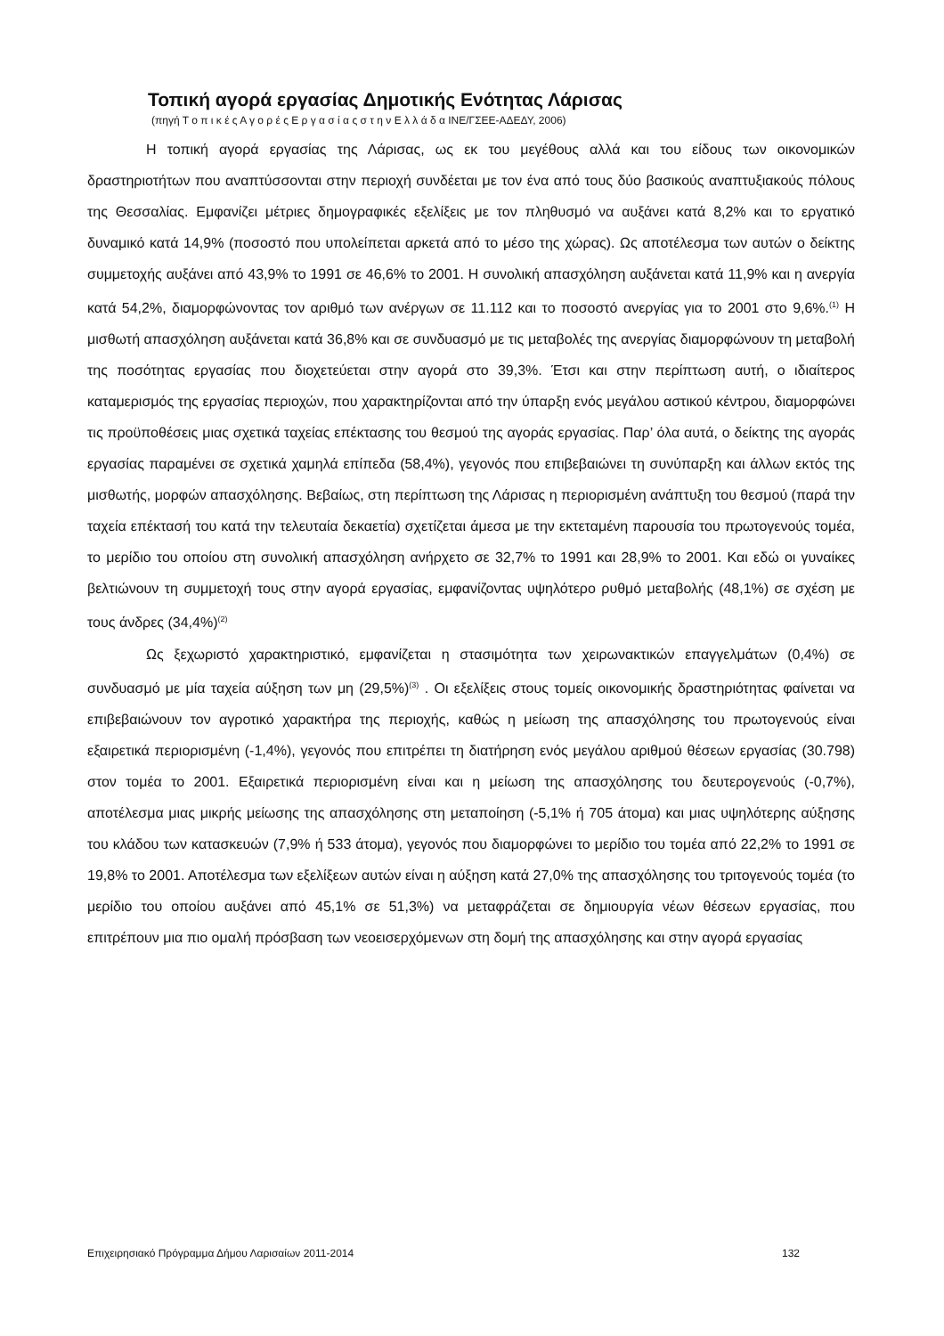Τοπική αγορά εργασίας Δημοτικής Ενότητας Λάρισας
(πηγή Τ ο π ι κ έ ς Α γ ο ρ έ ς Ε ρ γ α σ ί α ς σ τ η ν Ε λ λ ά δ α ΙΝΕ/ΓΣΕΕ-ΑΔΕΔΥ, 2006)
Η τοπική αγορά εργασίας της Λάρισας, ως εκ του μεγέθους αλλά και του είδους των οικονομικών δραστηριοτήτων που αναπτύσσονται στην περιοχή συνδέεται με τον ένα από τους δύο βασικούς αναπτυξιακούς πόλους της Θεσσαλίας. Εμφανίζει μέτριες δημογραφικές εξελίξεις με τον πληθυσμό να αυξάνει κατά 8,2% και το εργατικό δυναμικό κατά 14,9% (ποσοστό που υπολείπεται αρκετά από το μέσο της χώρας). Ως αποτέλεσμα των αυτών ο δείκτης συμμετοχής αυξάνει από 43,9% το 1991 σε 46,6% το 2001. Η συνολική απασχόληση αυξάνεται κατά 11,9% και η ανεργία κατά 54,2%, διαμορφώνοντας τον αριθμό των ανέργων σε 11.112 και το ποσοστό ανεργίας για το 2001 στο 9,6%.<sup>(1)</sup> Η μισθωτή απασχόληση αυξάνεται κατά 36,8% και σε συνδυασμό με τις μεταβολές της ανεργίας διαμορφώνουν τη μεταβολή της ποσότητας εργασίας που διοχετεύεται στην αγορά στο 39,3%. Έτσι και στην περίπτωση αυτή, ο ιδιαίτερος καταμερισμός της εργασίας περιοχών, που χαρακτηρίζονται από την ύπαρξη ενός μεγάλου αστικού κέντρου, διαμορφώνει τις προϋποθέσεις μιας σχετικά ταχείας επέκτασης του θεσμού της αγοράς εργασίας. Παρ’ όλα αυτά, ο δείκτης της αγοράς εργασίας παραμένει σε σχετικά χαμηλά επίπεδα (58,4%), γεγονός που επιβεβαιώνει τη συνύπαρξη και άλλων εκτός της μισθωτής, μορφών απασχόλησης. Βεβαίως, στη περίπτωση της Λάρισας η περιορισμένη ανάπτυξη του θεσμού (παρά την ταχεία επέκτασή του κατά την τελευταία δεκαετία) σχετίζεται άμεσα με την εκτεταμένη παρουσία του πρωτογενούς τομέα, το μερίδιο του οποίου στη συνολική απασχόληση ανήρχετο σε 32,7% το 1991 και 28,9% το 2001. Και εδώ οι γυναίκες βελτιώνουν τη συμμετοχή τους στην αγορά εργασίας, εμφανίζοντας υψηλότερο ρυθμό μεταβολής (48,1%) σε σχέση με τους άνδρες (34,4%)<sup>(2)</sup>
Ως ξεχωριστό χαρακτηριστικό, εμφανίζεται η στασιμότητα των χειρωνακτικών επαγγελμάτων (0,4%) σε συνδυασμό με μία ταχεία αύξηση των μη (29,5%)<sup>(3)</sup> . Οι εξελίξεις στους τομείς οικονομικής δραστηριότητας φαίνεται να επιβεβαιώνουν τον αγροτικό χαρακτήρα της περιοχής, καθώς η μείωση της απασχόλησης του πρωτογενούς είναι εξαιρετικά περιορισμένη (-1,4%), γεγονός που επιτρέπει τη διατήρηση ενός μεγάλου αριθμού θέσεων εργασίας (30.798) στον τομέα το 2001. Εξαιρετικά περιορισμένη είναι και η μείωση της απασχόλησης του δευτερογενούς (-0,7%), αποτέλεσμα μιας μικρής μείωσης της απασχόλησης στη μεταποίηση (-5,1% ή 705 άτομα) και μιας υψηλότερης αύξησης του κλάδου των κατασκευών (7,9% ή 533 άτομα), γεγονός που διαμορφώνει το μερίδιο του τομέα από 22,2% το 1991 σε 19,8% το 2001. Αποτέλεσμα των εξελίξεων αυτών είναι η αύξηση κατά 27,0% της απασχόλησης του τριτογενούς τομέα (το μερίδιο του οποίου αυξάνει από 45,1% σε 51,3%) να μεταφράζεται σε δημιουργία νέων θέσεων εργασίας, που επιτρέπουν μια πιο ομαλή πρόσβαση των νεοεισερχόμενων στη δομή της απασχόλησης και στην αγορά εργασίας
Επιχειρησιακό Πρόγραμμα Δήμου Λαρισαίων 2011-2014 132